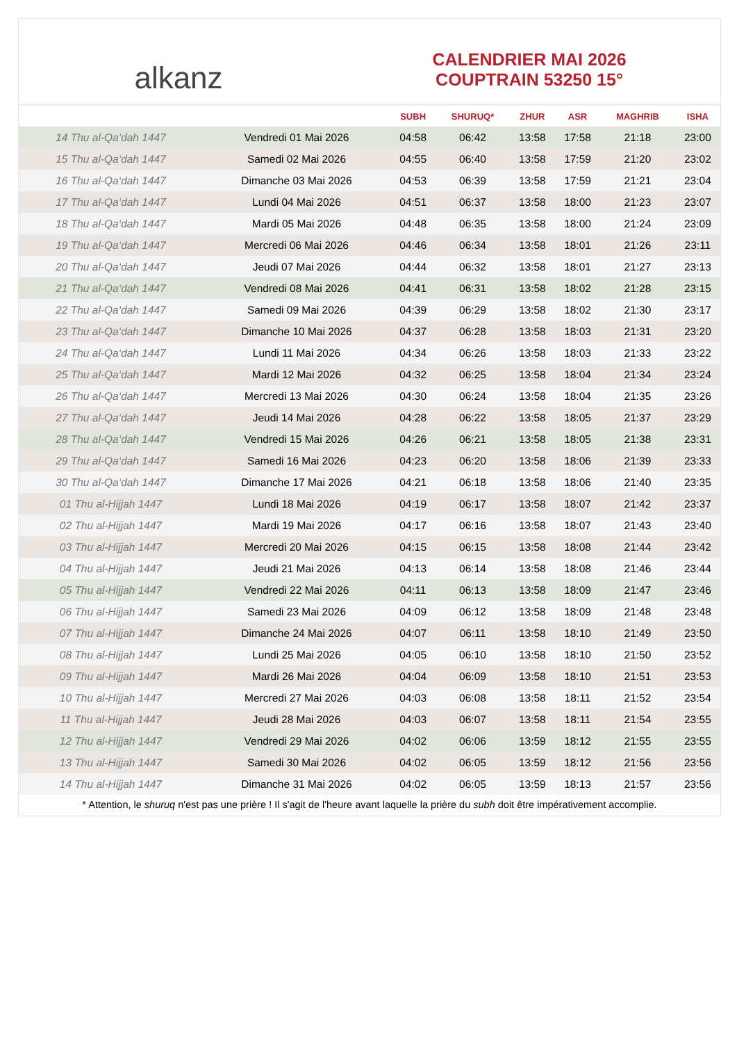alkanz
CALENDRIER MAI 2026
COUPTRAIN 53250 15°
| | | SUBH | SHURUQ* | ZHUR | ASR | MAGHRIB | ISHA |
| --- | --- | --- | --- | --- | --- | --- | --- |
| 14 Thu al-Qa‘dah 1447 | Vendredi 01 Mai 2026 | 04:58 | 06:42 | 13:58 | 17:58 | 21:18 | 23:00 |
| 15 Thu al-Qa‘dah 1447 | Samedi 02 Mai 2026 | 04:55 | 06:40 | 13:58 | 17:59 | 21:20 | 23:02 |
| 16 Thu al-Qa‘dah 1447 | Dimanche 03 Mai 2026 | 04:53 | 06:39 | 13:58 | 17:59 | 21:21 | 23:04 |
| 17 Thu al-Qa‘dah 1447 | Lundi 04 Mai 2026 | 04:51 | 06:37 | 13:58 | 18:00 | 21:23 | 23:07 |
| 18 Thu al-Qa‘dah 1447 | Mardi 05 Mai 2026 | 04:48 | 06:35 | 13:58 | 18:00 | 21:24 | 23:09 |
| 19 Thu al-Qa‘dah 1447 | Mercredi 06 Mai 2026 | 04:46 | 06:34 | 13:58 | 18:01 | 21:26 | 23:11 |
| 20 Thu al-Qa‘dah 1447 | Jeudi 07 Mai 2026 | 04:44 | 06:32 | 13:58 | 18:01 | 21:27 | 23:13 |
| 21 Thu al-Qa‘dah 1447 | Vendredi 08 Mai 2026 | 04:41 | 06:31 | 13:58 | 18:02 | 21:28 | 23:15 |
| 22 Thu al-Qa‘dah 1447 | Samedi 09 Mai 2026 | 04:39 | 06:29 | 13:58 | 18:02 | 21:30 | 23:17 |
| 23 Thu al-Qa‘dah 1447 | Dimanche 10 Mai 2026 | 04:37 | 06:28 | 13:58 | 18:03 | 21:31 | 23:20 |
| 24 Thu al-Qa‘dah 1447 | Lundi 11 Mai 2026 | 04:34 | 06:26 | 13:58 | 18:03 | 21:33 | 23:22 |
| 25 Thu al-Qa‘dah 1447 | Mardi 12 Mai 2026 | 04:32 | 06:25 | 13:58 | 18:04 | 21:34 | 23:24 |
| 26 Thu al-Qa‘dah 1447 | Mercredi 13 Mai 2026 | 04:30 | 06:24 | 13:58 | 18:04 | 21:35 | 23:26 |
| 27 Thu al-Qa‘dah 1447 | Jeudi 14 Mai 2026 | 04:28 | 06:22 | 13:58 | 18:05 | 21:37 | 23:29 |
| 28 Thu al-Qa‘dah 1447 | Vendredi 15 Mai 2026 | 04:26 | 06:21 | 13:58 | 18:05 | 21:38 | 23:31 |
| 29 Thu al-Qa‘dah 1447 | Samedi 16 Mai 2026 | 04:23 | 06:20 | 13:58 | 18:06 | 21:39 | 23:33 |
| 30 Thu al-Qa‘dah 1447 | Dimanche 17 Mai 2026 | 04:21 | 06:18 | 13:58 | 18:06 | 21:40 | 23:35 |
| 01 Thu al-Hijjah 1447 | Lundi 18 Mai 2026 | 04:19 | 06:17 | 13:58 | 18:07 | 21:42 | 23:37 |
| 02 Thu al-Hijjah 1447 | Mardi 19 Mai 2026 | 04:17 | 06:16 | 13:58 | 18:07 | 21:43 | 23:40 |
| 03 Thu al-Hijjah 1447 | Mercredi 20 Mai 2026 | 04:15 | 06:15 | 13:58 | 18:08 | 21:44 | 23:42 |
| 04 Thu al-Hijjah 1447 | Jeudi 21 Mai 2026 | 04:13 | 06:14 | 13:58 | 18:08 | 21:46 | 23:44 |
| 05 Thu al-Hijjah 1447 | Vendredi 22 Mai 2026 | 04:11 | 06:13 | 13:58 | 18:09 | 21:47 | 23:46 |
| 06 Thu al-Hijjah 1447 | Samedi 23 Mai 2026 | 04:09 | 06:12 | 13:58 | 18:09 | 21:48 | 23:48 |
| 07 Thu al-Hijjah 1447 | Dimanche 24 Mai 2026 | 04:07 | 06:11 | 13:58 | 18:10 | 21:49 | 23:50 |
| 08 Thu al-Hijjah 1447 | Lundi 25 Mai 2026 | 04:05 | 06:10 | 13:58 | 18:10 | 21:50 | 23:52 |
| 09 Thu al-Hijjah 1447 | Mardi 26 Mai 2026 | 04:04 | 06:09 | 13:58 | 18:10 | 21:51 | 23:53 |
| 10 Thu al-Hijjah 1447 | Mercredi 27 Mai 2026 | 04:03 | 06:08 | 13:58 | 18:11 | 21:52 | 23:54 |
| 11 Thu al-Hijjah 1447 | Jeudi 28 Mai 2026 | 04:03 | 06:07 | 13:58 | 18:11 | 21:54 | 23:55 |
| 12 Thu al-Hijjah 1447 | Vendredi 29 Mai 2026 | 04:02 | 06:06 | 13:59 | 18:12 | 21:55 | 23:55 |
| 13 Thu al-Hijjah 1447 | Samedi 30 Mai 2026 | 04:02 | 06:05 | 13:59 | 18:12 | 21:56 | 23:56 |
| 14 Thu al-Hijjah 1447 | Dimanche 31 Mai 2026 | 04:02 | 06:05 | 13:59 | 18:13 | 21:57 | 23:56 |
* Attention, le shuruq n'est pas une prière ! Il s'agit de l'heure avant laquelle la prière du subh doit être impérativement accomplie.